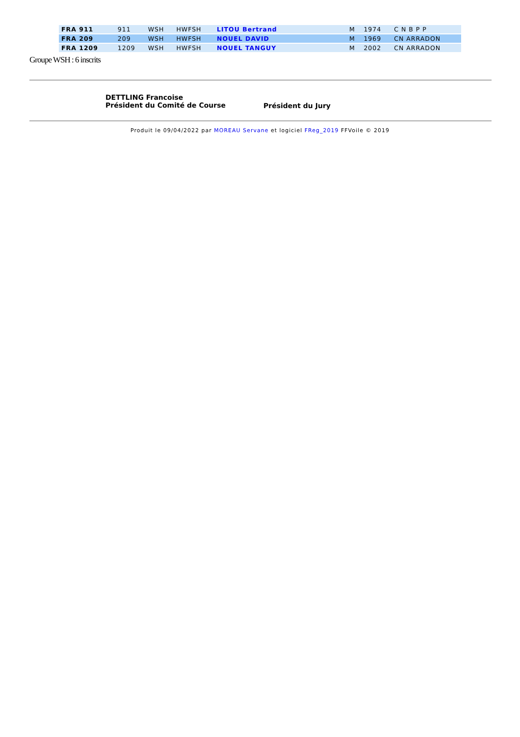| FRA 911 | 911 | WSH | HWFSH | LITOU Bertrand | M | 1974 | C N B P P |
| FRA 209 | 209 | WSH | HWFSH | NOUEL DAVID | M | 1969 | CN ARRADON |
| FRA 1209 | 1209 | WSH | HWFSH | NOUEL TANGUY | M | 2002 | CN ARRADON |
Groupe WSH : 6 inscrits
DETTLING Francoise
Président du Comité de Course
Président du Jury
Produit le 09/04/2022 par MOREAU Servane et logiciel FReg_2019 FFVoile © 2019